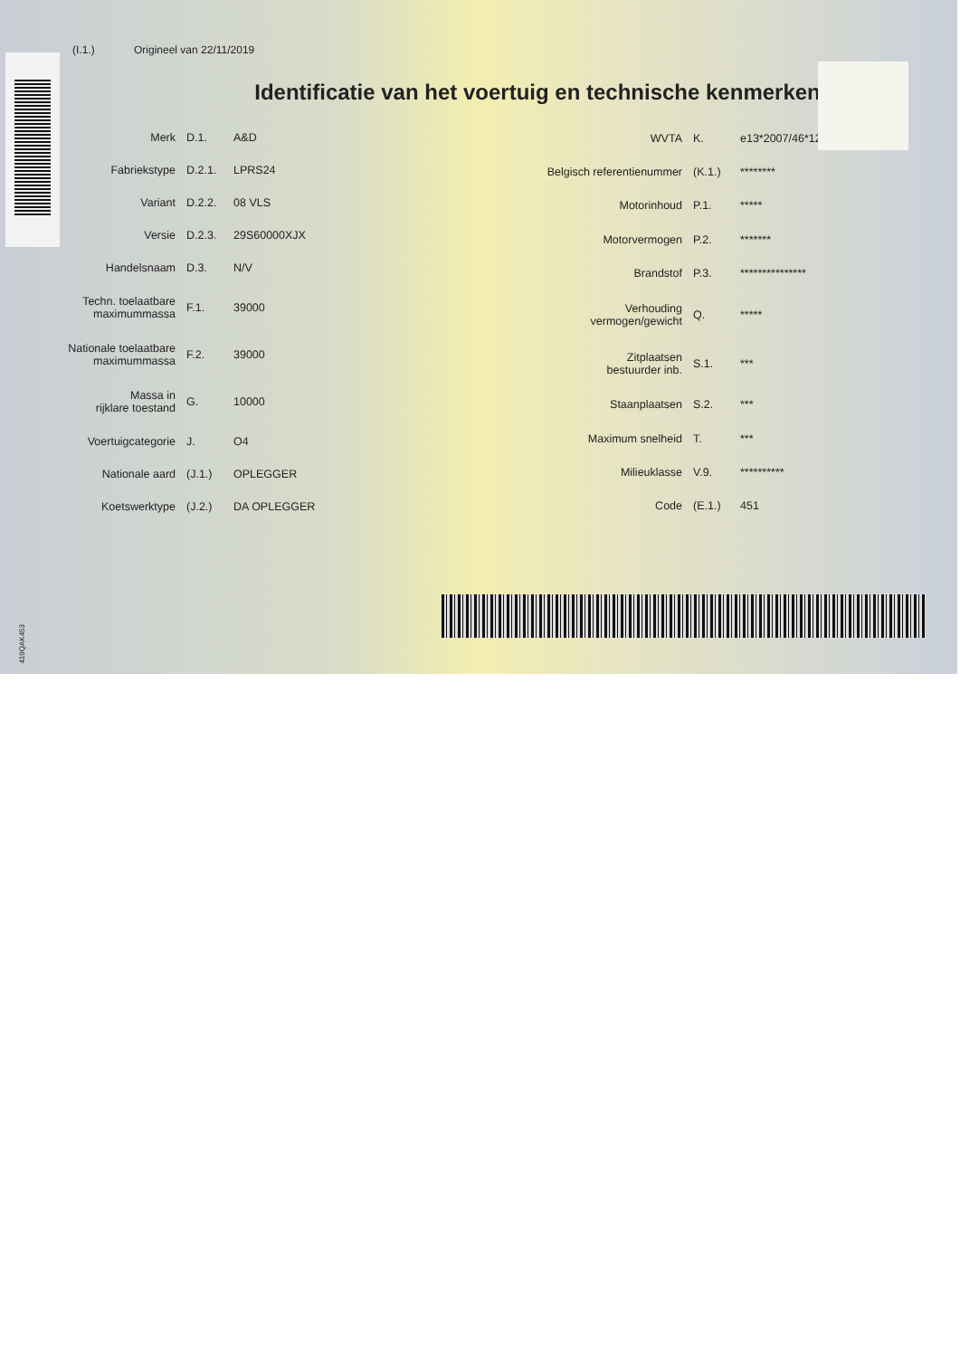(I.1.) Origineel van 22/11/2019
Identificatie van het voertuig en technische kenmerken
| Merk | D.1. | A&D |
| Fabriekstype | D.2.1. | LPRS24 |
| Variant | D.2.2. | 08 VLS |
| Versie | D.2.3. | 29S60000XJX |
| Handelsnaam | D.3. | N/V |
| Techn. toelaatbare maximummassa | F.1. | 39000 |
| Nationale toelaatbare maximummassa | F.2. | 39000 |
| Massa in rijklare toestand | G. | 10000 |
| Voertuigcategorie | J. | O4 |
| Nationale aard | (J.1.) | OPLEGGER |
| Koetswerktype | (J.2.) | DA OPLEGGER |
| WVTA | K. | e13*2007/46*1240*25 |
| Belgisch referentienummer | (K.1.) | ******** |
| Motorinhoud | P.1. | ***** |
| Motorvermogen | P.2. | ******* |
| Brandstof | P.3. | *************** |
| Verhouding vermogen/gewicht | Q. | ***** |
| Zitplaatsen bestuurder inb. | S.1. | *** |
| Staanplaatsen | S.2. | *** |
| Maximum snelheid | T. | *** |
| Milieuklasse | V.9. | ********** |
| Code | (E.1.) | 451 |
419QAK453